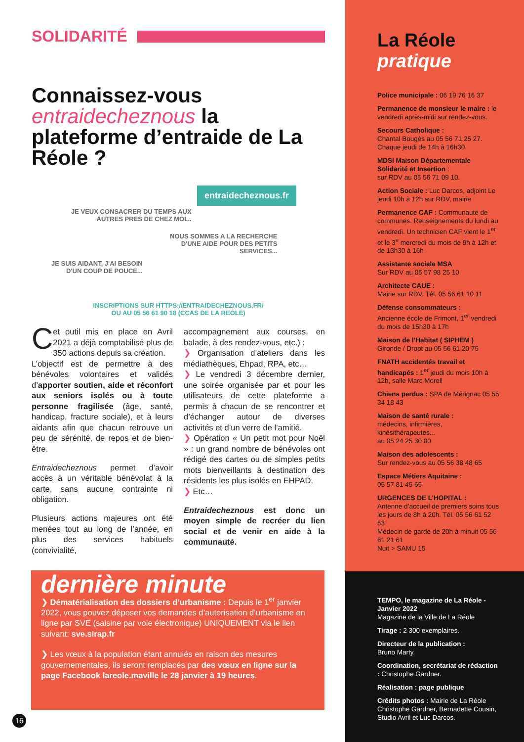SOLIDARITÉ
Connaissez-vous entraidecheznous la plateforme d’entraide de La Réole ?
entraidecheznous.fr
JE VEUX CONSACRER DU TEMPS AUX
AUTRES PRES DE CHEZ MOI...
NOUS SOMMES A LA RECHERCHE
D'UNE AIDE POUR DES PETITS
SERVICES...
JE SUIS AIDANT, J'AI BESOIN
D'UN COUP DE POUCE...
INSCRIPTIONS SUR HTTPS://ENTRAIDECHEZNOUS.FR/
OU AU 05 56 61 90 18 (CCAS DE LA REOLE)
Cet outil mis en place en Avril 2021 a déjà comptabilisé plus de 350 actions depuis sa création.
L’objectif est de permettre à des bénévoles volontaires et validés d’apporter soutien, aide et réconfort aux seniors isolés ou à toute personne fragilisée (âge, santé, handicap, fracture sociale), et à leurs aidants afin que chacun retrouve un peu de sérénité, de repos et de bien-être.
Entraidecheznous permet d’avoir accès à un véritable bénévolat à la carte, sans aucune contrainte ni obligation.
Plusieurs actions majeures ont été menées tout au long de l’année, en plus des services habituels (convivialité,
accompagnement aux courses, en balade, à des rendez-vous, etc.) :
❯ Organisation d’ateliers dans les médiathèques, Ehpad, RPA, etc…
❯ Le vendredi 3 décembre dernier, une soirée organisée par et pour les utilisateurs de cette plateforme a permis à chacun de se rencontrer et d’échanger autour de diverses activités et d’un verre de l’amitié.
❯ Opération « Un petit mot pour Noël » : un grand nombre de bénévoles ont rédigé des cartes ou de simples petits mots bienveillants à destination des résidents les plus isolés en EHPAD.
❯ Etc…
Entraidecheznous est donc un moyen simple de recréer du lien social et de venir en aide à la communauté.
dernière minute
❯ Dématérialisation des dossiers d’urbanisme : Depuis le 1<sup>er</sup> janvier 2022, vous pouvez déposer vos demandes d’autorisation d’urbanisme en ligne par SVE (saisine par voie électronique) UNIQUEMENT via le lien suivant: sve.sirap.fr
❯ Les vœux à la population étant annulés en raison des mesures gouvernementales, ils seront remplacés par des vœux en ligne sur la page Facebook lareole.maville le 28 janvier à 19 heures.
La Réole
pratique
Police municipale : 06 19 76 16 37
Permanence de monsieur le maire : le vendredi après-midi sur rendez-vous.
Secours Catholique :
Chantal Bougès au 05 56 71 25 27. Chaque jeudi de 14h à 16h30
MDSI Maison Départementale Solidarité et Insertion :
sur RDV au 05 56 71 09 10.
Action Sociale : Luc Darcos, adjoint Le jeudi 10h à 12h sur RDV, mairie
Permanence CAF : Communauté de communes. Renseignements du lundi au vendredi. Un technicien CAF vient le 1<sup>er</sup> et le 3<sup>e</sup> mercredi du mois de 9h à 12h et de 13h30 à 16h
Assistante sociale MSA
Sur RDV au 05 57 98 25 10
Architecte CAUE :
Mairie sur RDV. Tél. 05 56 61 10 11
Défense consommateurs :
Ancienne école de Frimont, 1<sup>er</sup> vendredi du mois de 15h30 à 17h
Maison de l’Habitat ( SIPHEM )
Gironde / Dropt au 05 56 61 20 75
FNATH accidentés travail et handicapés : 1<sup>er</sup> jeudi du mois 10h à 12h, salle Marc Morell
Chiens perdus : SPA de Mérignac 05 56 34 18 43
Maison de santé rurale :
médecins, infirmières, kinésithérapeutes...
au 05 24 25 30 00
Maison des adolescents :
Sur rendez-vous au 05 56 38 48 65
Espace Métiers Aquitaine :
05 57 81 45 65
URGENCES DE L’HOPITAL :
Antenne d’accueil de premiers soins tous les jours de 8h à 20h. Tél. 05 56 61 52 53
Médecin de garde de 20h à minuit 05 56 61 21 61
Nuit > SAMU 15
TEMPO, le magazine de La Réole - Janvier 2022
Magazine de la Ville de La Réole
Tirage : 2 300 exemplaires.
Directeur de la publication :
Bruno Marty.
Coordination, secrétariat de rédaction : Christophe Gardner.
Réalisation : page publique
Crédits photos : Mairie de La Réole Christophe Gardner, Bernadette Cousin, Studio Avril et Luc Darcos.
16